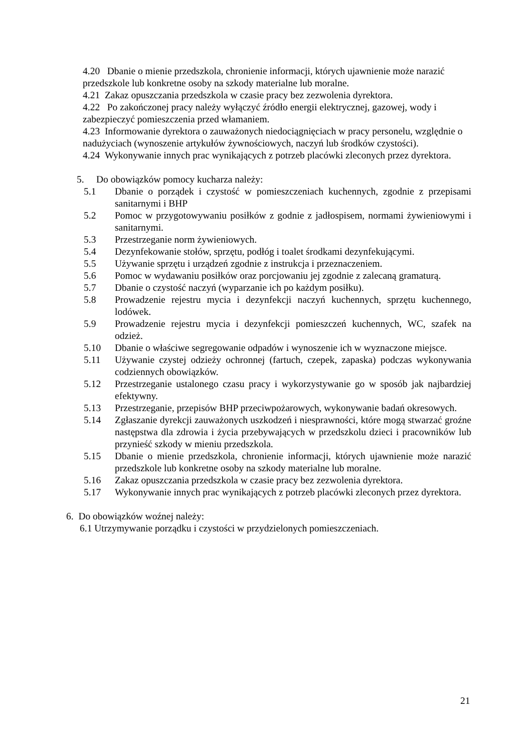4.20 Dbanie o mienie przedszkola, chronienie informacji, których ujawnienie może narazić przedszkole lub konkretne osoby na szkody materialne lub moralne.
4.21 Zakaz opuszczania przedszkola w czasie pracy bez zezwolenia dyrektora.
4.22 Po zakończonej pracy należy wyłączyć źródło energii elektrycznej, gazowej, wody i zabezpieczyć pomieszczenia przed włamaniem.
4.23 Informowanie dyrektora o zauważonych niedociągnięciach w pracy personelu, względnie o nadużyciach (wynoszenie artykułów żywnościowych, naczyń lub środków czystości).
4.24 Wykonywanie innych prac wynikających z potrzeb placówki zleconych przez dyrektora.
5. Do obowiązków pomocy kucharza należy:
5.1 Dbanie o porządek i czystość w pomieszczeniach kuchennych, zgodnie z przepisami sanitarnymi i BHP
5.2 Pomoc w przygotowywaniu posiłków z godnie z jadłospisem, normami żywieniowymi i sanitarnymi.
5.3 Przestrzeganie norm żywieniowych.
5.4 Dezynfekowanie stołów, sprzętu, podłóg i toalet środkami dezynfekującymi.
5.5 Używanie sprzętu i urządzeń zgodnie z instrukcja i przeznaczeniem.
5.6 Pomoc w wydawaniu posiłków oraz porcjowaniu jej zgodnie z zalecaną gramaturą.
5.7 Dbanie o czystość naczyń (wyparzanie ich po każdym posiłku).
5.8 Prowadzenie rejestru mycia i dezynfekcji naczyń kuchennych, sprzętu kuchennego, lodówek.
5.9 Prowadzenie rejestru mycia i dezynfekcji pomieszczeń kuchennych, WC, szafek na odzież.
5.10 Dbanie o właściwe segregowanie odpadów i wynoszenie ich w wyznaczone miejsce.
5.11 Używanie czystej odzieży ochronnej (fartuch, czepek, zapaska) podczas wykonywania codziennych obowiązków.
5.12 Przestrzeganie ustalonego czasu pracy i wykorzystywanie go w sposób jak najbardziej efektywny.
5.13 Przestrzeganie, przepisów BHP przeciwpożarowych, wykonywanie badań okresowych.
5.14 Zgłaszanie dyrekcji zauważonych uszkodzeń i niesprawności, które mogą stwarzać groźne następstwa dla zdrowia i życia przebywających w przedszkolu dzieci i pracowników lub przynieść szkody w mieniu przedszkola.
5.15 Dbanie o mienie przedszkola, chronienie informacji, których ujawnienie może narazić przedszkole lub konkretne osoby na szkody materialne lub moralne.
5.16 Zakaz opuszczania przedszkola w czasie pracy bez zezwolenia dyrektora.
5.17 Wykonywanie innych prac wynikających z potrzeb placówki zleconych przez dyrektora.
6. Do obowiązków woźnej należy:
6.1 Utrzymywanie porządku i czystości w przydzielonych pomieszczeniach.
21